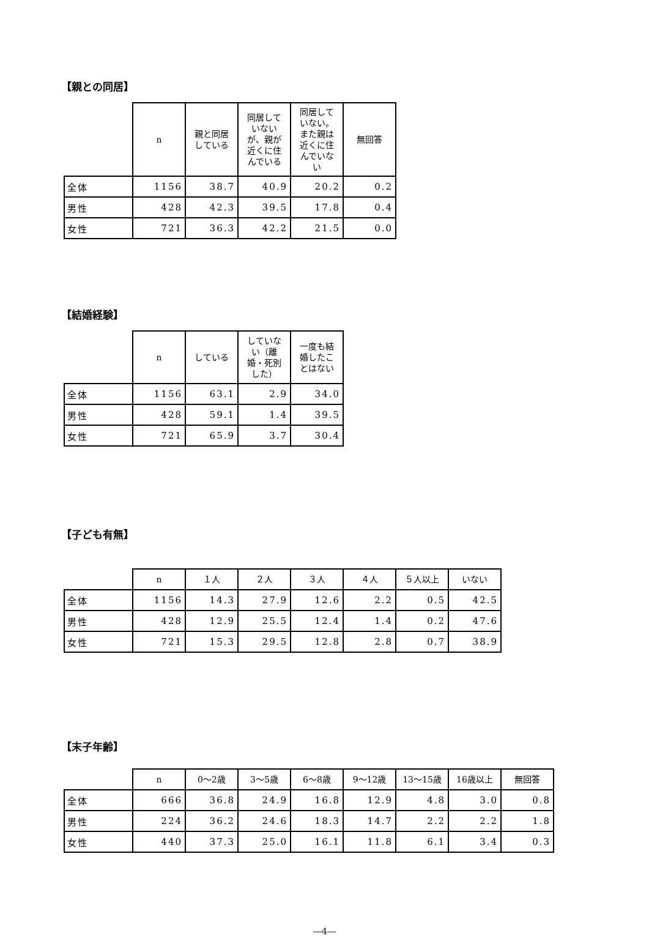【親との同居】
| | n | 親と同居 している | 同居して いない が、親が 近くに住 んでいる | 同居して いない。 また親は 近くに住 んでいな い | 無回答 |
| --- | --- | --- | --- | --- | --- |
| 全体 | 1156 | 38.7 | 40.9 | 20.2 | 0.2 |
| 男性 | 428 | 42.3 | 39.5 | 17.8 | 0.4 |
| 女性 | 721 | 36.3 | 42.2 | 21.5 | 0.0 |
【結婚経験】
| | n | している | していな い（離 婚・死別 した） | 一度も結 婚したこ とはない |
| --- | --- | --- | --- | --- |
| 全体 | 1156 | 63.1 | 2.9 | 34.0 |
| 男性 | 428 | 59.1 | 1.4 | 39.5 |
| 女性 | 721 | 65.9 | 3.7 | 30.4 |
【子ども有無】
| | n | １人 | ２人 | ３人 | ４人 | ５人以上 | いない |
| --- | --- | --- | --- | --- | --- | --- | --- |
| 全体 | 1156 | 14.3 | 27.9 | 12.6 | 2.2 | 0.5 | 42.5 |
| 男性 | 428 | 12.9 | 25.5 | 12.4 | 1.4 | 0.2 | 47.6 |
| 女性 | 721 | 15.3 | 29.5 | 12.8 | 2.8 | 0.7 | 38.9 |
【末子年齢】
| | n | 0～2歳 | 3～5歳 | 6～8歳 | 9～12歳 | 13～15歳 | 16歳以上 | 無回答 |
| --- | --- | --- | --- | --- | --- | --- | --- | --- |
| 全体 | 666 | 36.8 | 24.9 | 16.8 | 12.9 | 4.8 | 3.0 | 0.8 |
| 男性 | 224 | 36.2 | 24.6 | 18.3 | 14.7 | 2.2 | 2.2 | 1.8 |
| 女性 | 440 | 37.3 | 25.0 | 16.1 | 11.8 | 6.1 | 3.4 | 0.3 |
―4―